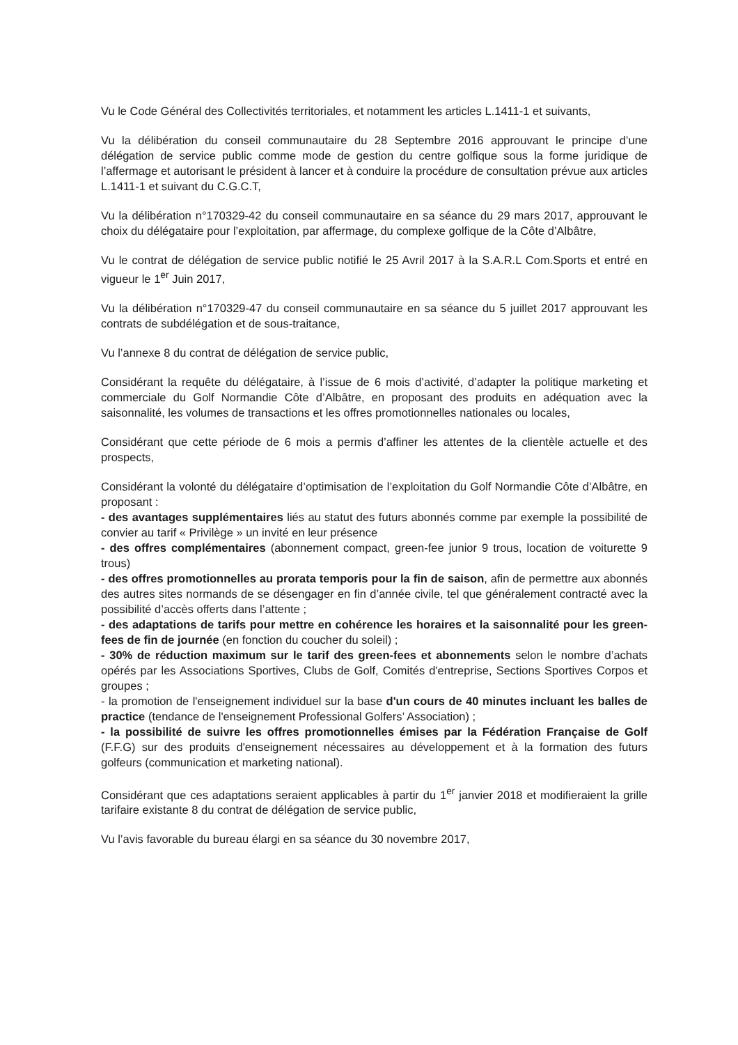Vu le Code Général des Collectivités territoriales, et notamment les articles L.1411-1 et suivants,
Vu la délibération du conseil communautaire du 28 Septembre 2016 approuvant le principe d’une délégation de service public comme mode de gestion du centre golfique sous la forme juridique de l’affermage et autorisant le président à lancer et à conduire la procédure de consultation prévue aux articles L.1411-1 et suivant du C.G.C.T,
Vu la délibération n°170329-42 du conseil communautaire en sa séance du 29 mars 2017, approuvant le choix du délégataire pour l’exploitation, par affermage, du complexe golfique de la Côte d’Albâtre,
Vu le contrat de délégation de service public notifié le 25 Avril 2017 à la S.A.R.L Com.Sports et entré en vigueur le 1<sup>er</sup> Juin 2017,
Vu la délibération n°170329-47 du conseil communautaire en sa séance du 5 juillet 2017 approuvant les contrats de subdélégation et de sous-traitance,
Vu l’annexe 8 du contrat de délégation de service public,
Considérant la requête du délégataire, à l’issue de 6 mois d’activité, d’adapter la politique marketing et commerciale du Golf Normandie Côte d’Albâtre, en proposant des produits en adéquation avec la saisonnalité, les volumes de transactions et les offres promotionnelles nationales ou locales,
Considérant que cette période de 6 mois a permis d’affiner les attentes de la clientèle actuelle et des prospects,
Considérant la volonté du délégataire d’optimisation de l’exploitation du Golf Normandie Côte d’Albâtre, en proposant :
- des avantages supplémentaires liés au statut des futurs abonnés comme par exemple la possibilité de convier au tarif « Privilège » un invité en leur présence
- des offres complémentaires (abonnement compact, green-fee junior 9 trous, location de voiturette 9 trous)
- des offres promotionnelles au prorata temporis pour la fin de saison, afin de permettre aux abonnés des autres sites normands de se désengager en fin d’année civile, tel que généralement contracté avec la possibilité d’accès offerts dans l’attente ;
- des adaptations de tarifs pour mettre en cohérence les horaires et la saisonnalité pour les green-fees de fin de journée (en fonction du coucher du soleil) ;
- 30% de réduction maximum sur le tarif des green-fees et abonnements selon le nombre d’achats opérés par les Associations Sportives, Clubs de Golf, Comités d'entreprise, Sections Sportives Corpos et groupes ;
- la promotion de l'enseignement individuel sur la base d'un cours de 40 minutes incluant les balles de practice (tendance de l'enseignement Professional Golfers’ Association) ;
- la possibilité de suivre les offres promotionnelles émises par la Fédération Française de Golf (F.F.G) sur des produits d'enseignement nécessaires au développement et à la formation des futurs golfeurs (communication et marketing national).
Considérant que ces adaptations seraient applicables à partir du 1<sup>er</sup> janvier 2018 et modifieraient la grille tarifaire existante 8 du contrat de délégation de service public,
Vu l’avis favorable du bureau élargi en sa séance du 30 novembre 2017,